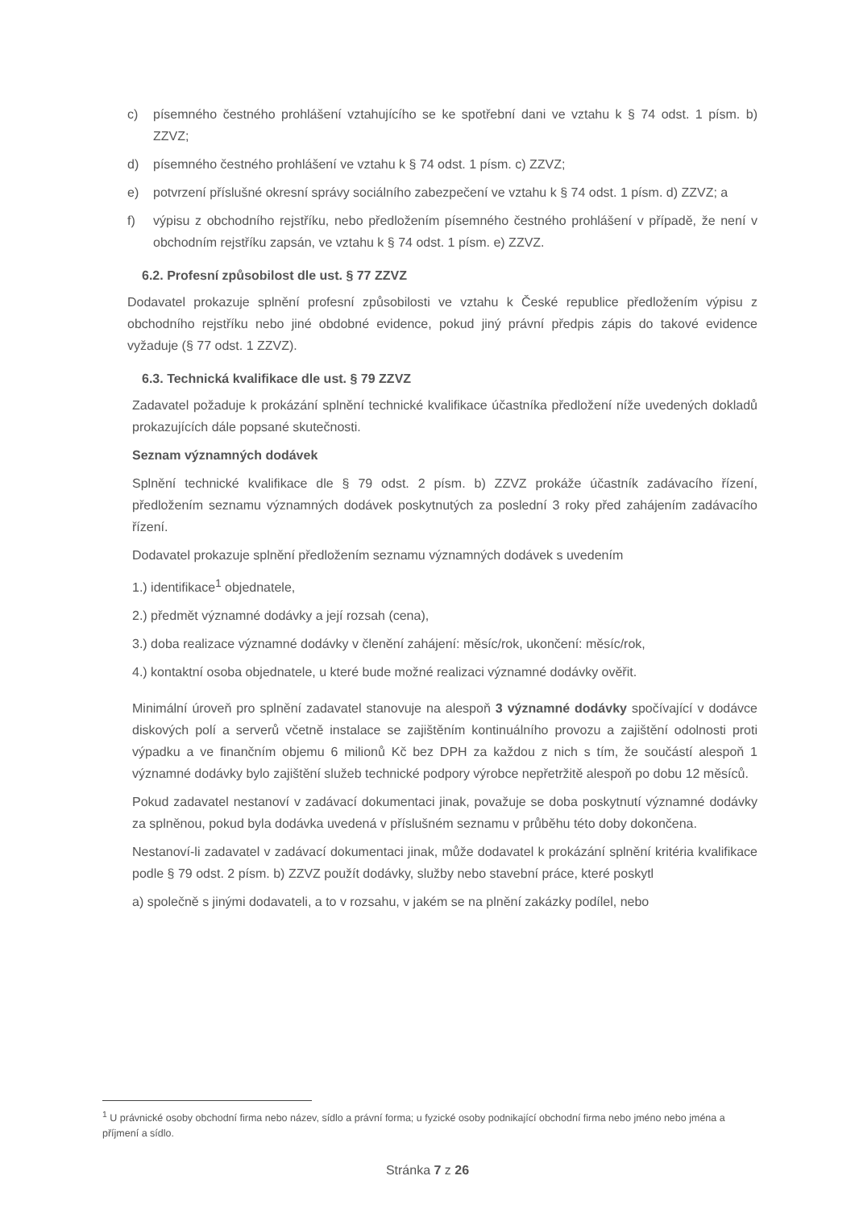c) písemného čestného prohlášení vztahujícího se ke spotřební dani ve vztahu k § 74 odst. 1 písm. b) ZZVZ;
d) písemného čestného prohlášení ve vztahu k § 74 odst. 1 písm. c) ZZVZ;
e) potvrzení příslušné okresní správy sociálního zabezpečení ve vztahu k § 74 odst. 1 písm. d) ZZVZ; a
f) výpisu z obchodního rejstříku, nebo předložením písemného čestného prohlášení v případě, že není v obchodním rejstříku zapsán, ve vztahu k § 74 odst. 1 písm. e) ZZVZ.
6.2. Profesní způsobilost dle ust. § 77 ZZVZ
Dodavatel prokazuje splnění profesní způsobilosti ve vztahu k České republice předložením výpisu z obchodního rejstříku nebo jiné obdobné evidence, pokud jiný právní předpis zápis do takové evidence vyžaduje (§ 77 odst. 1 ZZVZ).
6.3. Technická kvalifikace dle ust. § 79 ZZVZ
Zadavatel požaduje k prokázání splnění technické kvalifikace účastníka předložení níže uvedených dokladů prokazujících dále popsané skutečnosti.
Seznam významných dodávek
Splnění technické kvalifikace dle § 79 odst. 2 písm. b) ZZVZ prokáže účastník zadávacího řízení, předložením seznamu významných dodávek poskytnutých za poslední 3 roky před zahájením zadávacího řízení.
Dodavatel prokazuje splnění předložením seznamu významných dodávek s uvedením
1.) identifikace<sup>1</sup> objednatele,
2.) předmět významné dodávky a její rozsah (cena),
3.) doba realizace významné dodávky v členění zahájení: měsíc/rok, ukončení: měsíc/rok,
4.) kontaktní osoba objednatele, u které bude možné realizaci významné dodávky ověřit.
Minimální úroveň pro splnění zadavatel stanovuje na alespoň 3 významné dodávky spočívající v dodávce diskových polí a serverů včetně instalace se zajištěním kontinuálního provozu a zajištění odolnosti proti výpadku a ve finančním objemu 6 milionů Kč bez DPH za každou z nich s tím, že součástí alespoň 1 významné dodávky bylo zajištění služeb technické podpory výrobce nepřetržitě alespoň po dobu 12 měsíců.
Pokud zadavatel nestanoví v zadávací dokumentaci jinak, považuje se doba poskytnutí významné dodávky za splněnou, pokud byla dodávka uvedená v příslušném seznamu v průběhu této doby dokončena.
Nestanoví-li zadavatel v zadávací dokumentaci jinak, může dodavatel k prokázání splnění kritéria kvalifikace podle § 79 odst. 2 písm. b) ZZVZ použít dodávky, služby nebo stavební práce, které poskytl
a) společně s jinými dodavateli, a to v rozsahu, v jakém se na plnění zakázky podílel, nebo
<sup>1</sup> U právnické osoby obchodní firma nebo název, sídlo a právní forma; u fyzické osoby podnikající obchodní firma nebo jméno nebo jména a příjmení a sídlo.
Stránka 7 z 26